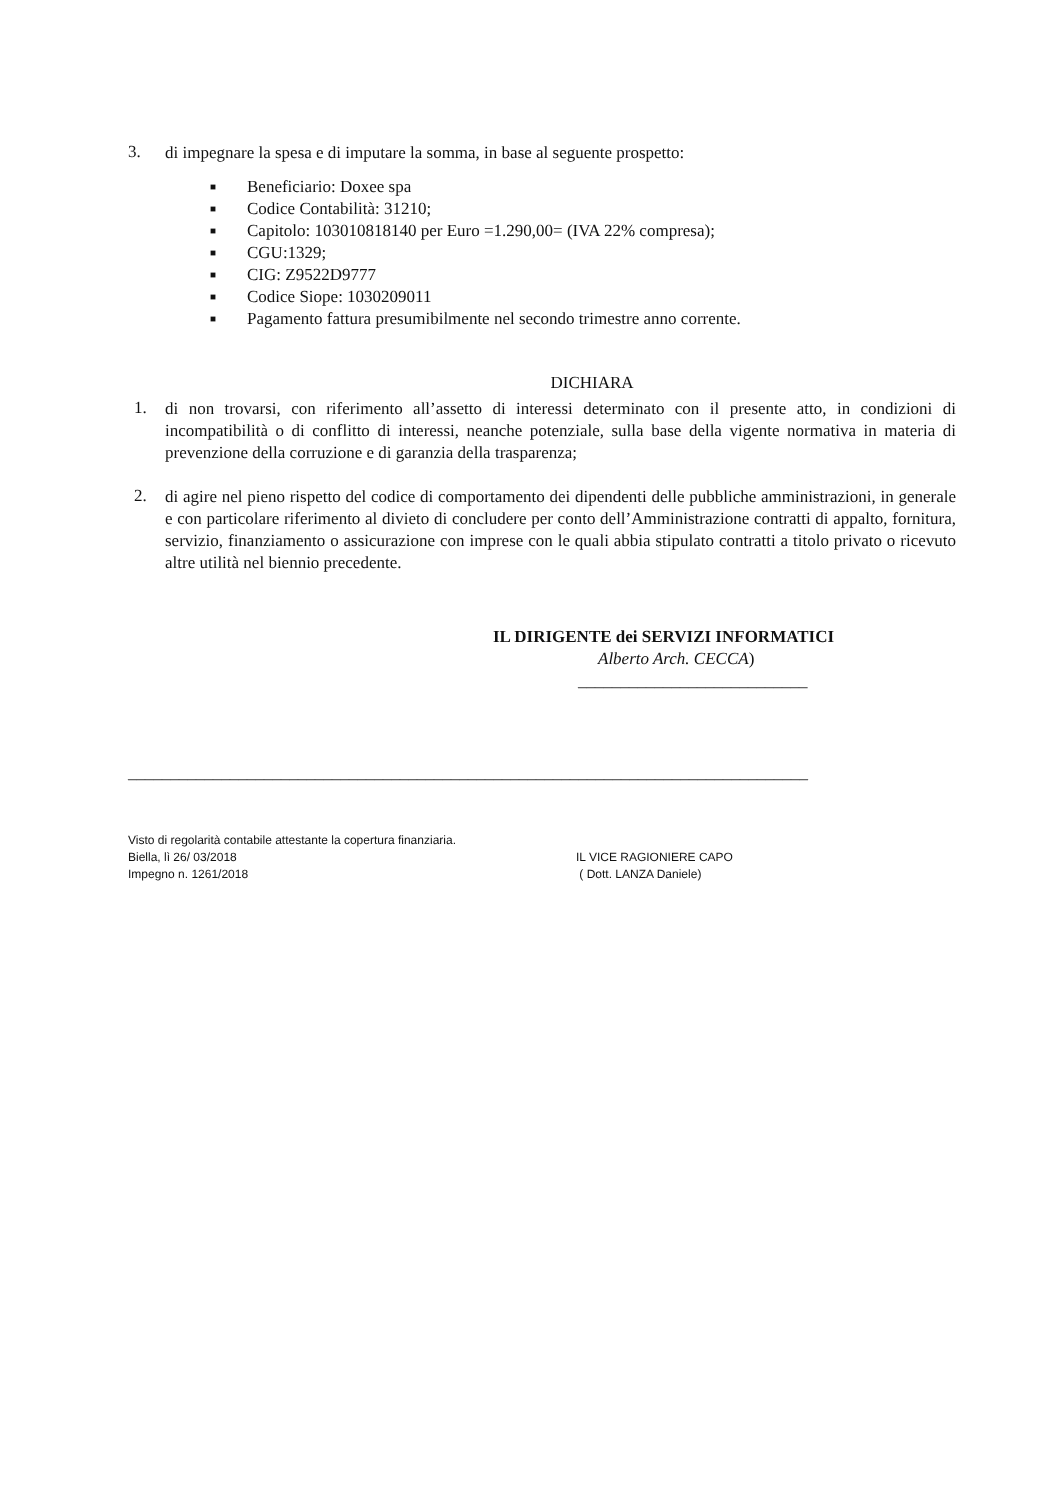3.
di impegnare la spesa e di imputare la somma, in base al seguente prospetto:
■ Beneficiario: Doxee spa
■ Codice Contabilità: 31210;
■ Capitolo: 103010818140 per Euro =1.290,00= (IVA 22% compresa);
■ CGU:1329;
■ CIG: Z9522D9777
■ Codice Siope: 1030209011
■ Pagamento fattura presumibilmente nel secondo trimestre anno corrente.
DICHIARA
1.
di non trovarsi, con riferimento all’assetto di interessi determinato con il presente atto, in condizioni di incompatibilità o di conflitto di interessi, neanche potenziale, sulla base della vigente normativa in materia di prevenzione della corruzione e di garanzia della trasparenza;
2.
di agire nel pieno rispetto del codice di comportamento dei dipendenti delle pubbliche amministrazioni, in generale e con particolare riferimento al divieto di concludere per conto dell’Amministrazione contratti di appalto, fornitura, servizio, finanziamento o assicurazione con imprese con le quali abbia stipulato contratti a titolo privato o ricevuto altre utilità nel biennio precedente.
IL DIRIGENTE dei SERVIZI INFORMATICI
Alberto Arch. CECCA)
___________________________
________________________________________________________________________________
Visto di regolarità contabile attestante la copertura finanziaria.
Biella, lì 26/ 03/2018 IL VICE RAGIONIERE CAPO
Impegno n. 1261/2018 ( Dott. LANZA Daniele)